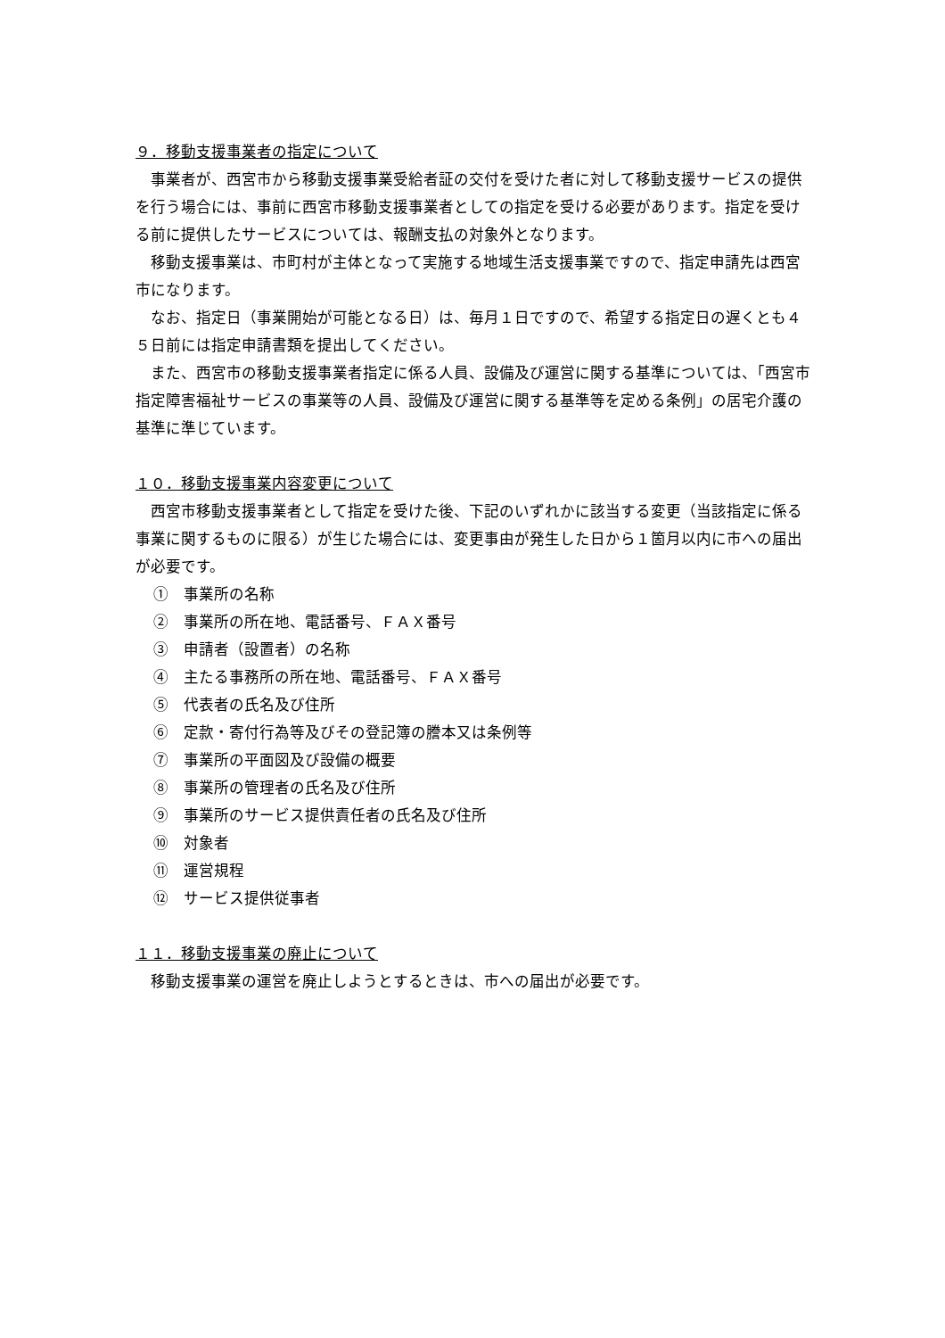９．移動支援事業者の指定について
事業者が、西宮市から移動支援事業受給者証の交付を受けた者に対して移動支援サービスの提供を行う場合には、事前に西宮市移動支援事業者としての指定を受ける必要があります。指定を受ける前に提供したサービスについては、報酬支払の対象外となります。
移動支援事業は、市町村が主体となって実施する地域生活支援事業ですので、指定申請先は西宮市になります。
なお、指定日（事業開始が可能となる日）は、毎月１日ですので、希望する指定日の遅くとも４５日前には指定申請書類を提出してください。
また、西宮市の移動支援事業者指定に係る人員、設備及び運営に関する基準については、「西宮市指定障害福祉サービスの事業等の人員、設備及び運営に関する基準等を定める条例」の居宅介護の基準に準じています。
１０．移動支援事業内容変更について
西宮市移動支援事業者として指定を受けた後、下記のいずれかに該当する変更（当該指定に係る事業に関するものに限る）が生じた場合には、変更事由が発生した日から１箇月以内に市への届出が必要です。
①　事業所の名称
②　事業所の所在地、電話番号、ＦＡＸ番号
③　申請者（設置者）の名称
④　主たる事務所の所在地、電話番号、ＦＡＸ番号
⑤　代表者の氏名及び住所
⑥　定款・寄付行為等及びその登記簿の謄本又は条例等
⑦　事業所の平面図及び設備の概要
⑧　事業所の管理者の氏名及び住所
⑨　事業所のサービス提供責任者の氏名及び住所
⑩　対象者
⑪　運営規程
⑫　サービス提供従事者
１１．移動支援事業の廃止について
移動支援事業の運営を廃止しようとするときは、市への届出が必要です。